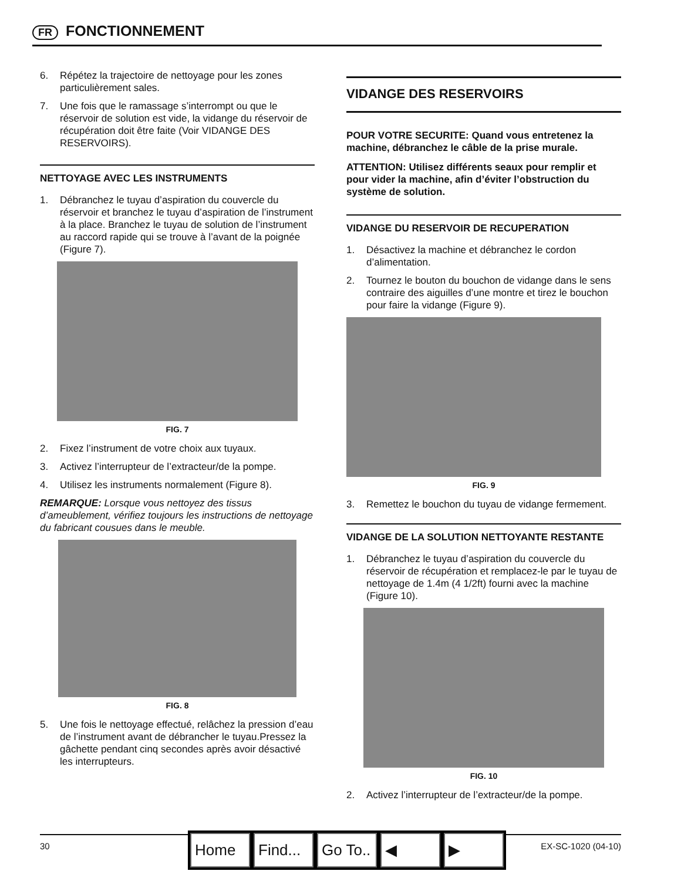FR FONCTIONNEMENT
6. Répétez la trajectoire de nettoyage pour les zones particulièrement sales.
7. Une fois que le ramassage s’interrompt ou que le réservoir de solution est vide, la vidange du réservoir de récupération doit être faite (Voir VIDANGE DES RESERVOIRS).
NETTOYAGE AVEC LES INSTRUMENTS
1. Débranchez le tuyau d’aspiration du couvercle du réservoir et branchez le tuyau d’aspiration de l’instrument à la place. Branchez le tuyau de solution de l’instrument au raccord rapide qui se trouve à l’avant de la poignée (Figure 7).
FIG. 7
2. Fixez l’instrument de votre choix aux tuyaux.
3. Activez l’interrupteur de l’extracteur/de la pompe.
4. Utilisez les instruments normalement (Figure 8).
REMARQUE: Lorsque vous nettoyez des tissus d’ameublement, vérifiez toujours les instructions de nettoyage du fabricant cousues dans le meuble.
FIG. 8
5. Une fois le nettoyage effectué, relâchez la pression d’eau de l’instrument avant de débrancher le tuyau.Pressez la gâchette pendant cinq secondes après avoir désactivé les interrupteurs.
VIDANGE DES RESERVOIRS
POUR VOTRE SECURITE: Quand vous entretenez la machine, débranchez le câble de la prise murale.
ATTENTION: Utilisez différents seaux pour remplir et pour vider la machine, afin d’éviter l’obstruction du système de solution.
VIDANGE DU RESERVOIR DE RECUPERATION
1. Désactivez la machine et débranchez le cordon d’alimentation.
2. Tournez le bouton du bouchon de vidange dans le sens contraire des aiguilles d’une montre et tirez le bouchon pour faire la vidange (Figure 9).
FIG. 9
3. Remettez le bouchon du tuyau de vidange fermement.
VIDANGE DE LA SOLUTION NETTOYANTE RESTANTE
1. Débranchez le tuyau d’aspiration du couvercle du réservoir de récupération et remplacez-le par le tuyau de nettoyage de 1.4m (4 1/2ft) fourni avec la machine (Figure 10).
FIG. 10
2. Activez l’interrupteur de l’extracteur/de la pompe.
30 EX-SC-1020 (04-10)
Home Find...
Go To..
◀ ▶